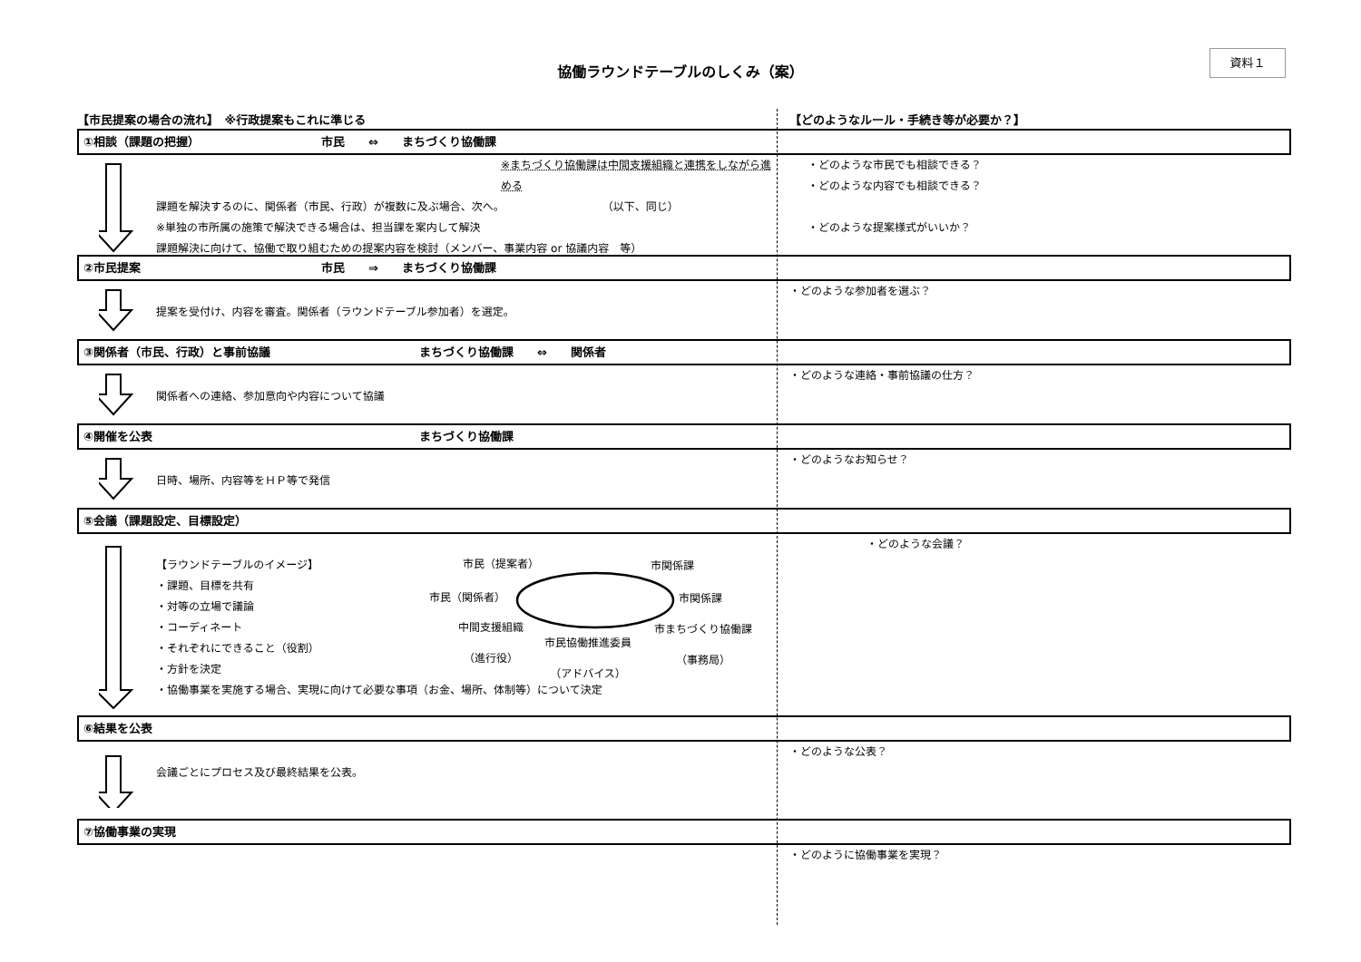資料１
協働ラウンドテーブルのしくみ（案）
【市民提案の場合の流れ】　※行政提案もこれに準じる 【どのようなルール・手続き等が必要か？】
①相談（課題の把握） 市民　　⇔　　まちづくり協働課
※まちづくり協働課は中間支援組織と連携をしながら進める
課題を解決するのに、関係者（市民、行政）が複数に及ぶ場合、次へ。　　　　　　　　　　（以下、同じ）
※単独の市所属の施策で解決できる場合は、担当課を案内して解決
課題解決に向けて、協働で取り組むための提案内容を検討（メンバー、事業内容 or 協議内容　等）
・どのような市民でも相談できる？
・どのような内容でも相談できる？
・どのような提案様式がいいか？
②市民提案 市民　　⇒　　まちづくり協働課
提案を受付け、内容を審査。関係者（ラウンドテーブル参加者）を選定。 ・どのような参加者を選ぶ？
③関係者（市民、行政）と事前協議 まちづくり協働課　　⇔　　関係者
関係者への連絡、参加意向や内容について協議 ・どのような連絡・事前協議の仕方？
④開催を公表 まちづくり協働課
日時、場所、内容等をＨＰ等で発信 ・どのようなお知らせ？
⑤会議（課題設定、目標設定）
【ラウンドテーブルのイメージ】
・課題、目標を共有
・対等の立場で議論
・コーディネート
・それぞれにできること（役割）
・方針を決定
・協働事業を実施する場合、実現に向けて必要な事項（お金、場所、体制等）について決定
市民（提案者） 市関係課
市民（関係者） 市関係課
中間支援組織
（進行役）
市民協働推進委員
（アドバイス）
市まちづくり協働課
（事務局）
・どのような会議？
⑥結果を公表
会議ごとにプロセス及び最終結果を公表。 ・どのような公表？
⑦協働事業の実現
・どのように協働事業を実現？